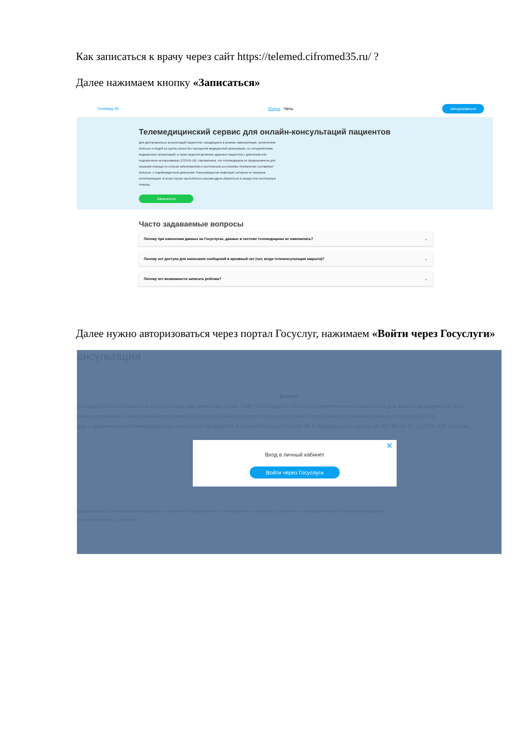Как записаться к врачу через сайт https://telemed.cifromed35.ru/ ?
Далее нажимаем кнопку «Записаться»
Телемед-35 Услуги Чаты Авторизоваться
Телемедицинский сервис для онлайн-консультаций пациентов
Для дистанционных консультаций пациентов, находящихся в режиме самоизоляции, хронических больных и людей из группы риска без посещения медицинской организации, со специалистами медицинских организаций, а также ведения дневника здоровья пациентов с диагнозом или подозрением на коронавирус (COVID-19). Напоминаем, что телемедицина не предназначена для оказания помощи по острым заболеваниям и неотложным состояниям. Исключение составляют больные, с подтвержденным диагнозом "Короновирусная инфекция",которым не показана госпитализация. В ином случае настоятельно рекомендуем обратиться в скорую или неотложную помощь.
Записаться
Часто задаваемые вопросы
Почему при изменении данных на Госуслугах, данные в системе телемедицины не изменились? ⌄
Почему нет доступа для написания сообщений в архивный чат (чат, когда телеконсультация закрыта)? ⌄
Почему нет возможности записать ребенка? ⌄
Далее нужно авторизоваться через портал Госуслуг, нажимаем «Войти через Госуслуги»
онсультация
Важно!
роводятся только плановые консультации лиц, имеющих полис ОМС Вологодской области и прикрепление к выбранной для записи медицинской орга
ения экстренной и неотложной медицинской консультации необходимо обращаться очно в медицинскую организацию или по телефону 112.
ции с применением телемедицинских технологий проводятся в соответствии со статьей 36.2 Федерального закона № 323-ФЗ от 21.11.2011 «Об основах
консультаций с применением телемедицинских технологий осуществляется с соблюдением требований, установленных законодательством Российской Федерации
ами ознакомлен(а), согласен(на)
✕
Вход в личный кабинет
Войти через Госуслуги